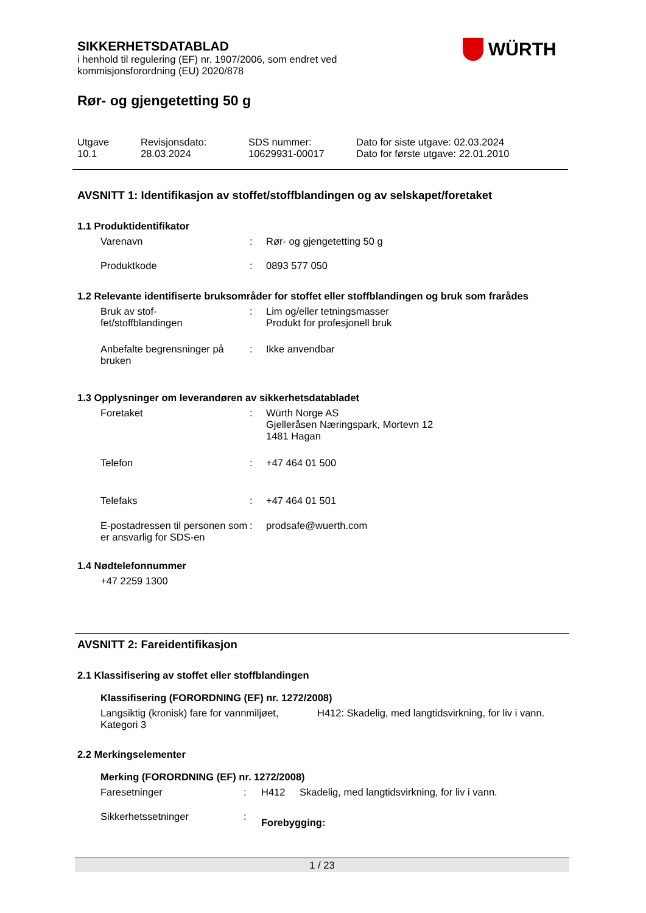WÜRTH
SIKKERHETSDATABLAD
i henhold til regulering (EF) nr. 1907/2006, som endret ved
kommisjonsforordning (EU) 2020/878
Rør- og gjengetetting 50 g
| Utgave 10.1 | Revisjonsdato: 28.03.2024 | SDS nummer: 10629931-00017 | Dato for siste utgave: 02.03.2024 Dato for første utgave: 22.01.2010 |
AVSNITT 1: Identifikasjon av stoffet/stoffblandingen og av selskapet/foretaket
1.1 Produktidentifikator
| Varenavn | : | Rør- og gjengetetting 50 g |
| Produktkode | : | 0893 577 050 |
1.2 Relevante identifiserte bruksområder for stoffet eller stoffblandingen og bruk som frarådes
| Bruk av stof- fet/stoffblandingen | : | Lim og/eller tetningsmasser Produkt for profesjonell bruk |
| Anbefalte begrensninger på bruken | : | Ikke anvendbar |
1.3 Opplysninger om leverandøren av sikkerhetsdatabladet
| Foretaket | : | Würth Norge AS Gjelleråsen Næringspark, Mortevn 12 1481 Hagan |
| Telefon | : | +47 464 01 500 |
| Telefaks | : | +47 464 01 501 |
| E-postadressen til personen som er ansvarlig for SDS-en | : | prodsafe@wuerth.com |
1.4 Nødtelefonnummer
+47 2259 1300
AVSNITT 2: Fareidentifikasjon
2.1 Klassifisering av stoffet eller stoffblandingen
Klassifisering (FORORDNING (EF) nr. 1272/2008)
| Langsiktig (kronisk) fare for vannmiljøet, Kategori 3 | H412: Skadelig, med langtidsvirkning, for liv i vann. |
2.2 Merkingselementer
Merking (FORORDNING (EF) nr. 1272/2008)
| Faresetninger | : | H412 | Skadelig, med langtidsvirkning, for liv i vann. |
| Sikkerhetssetninger | : | Forebygging: | |
1 / 23